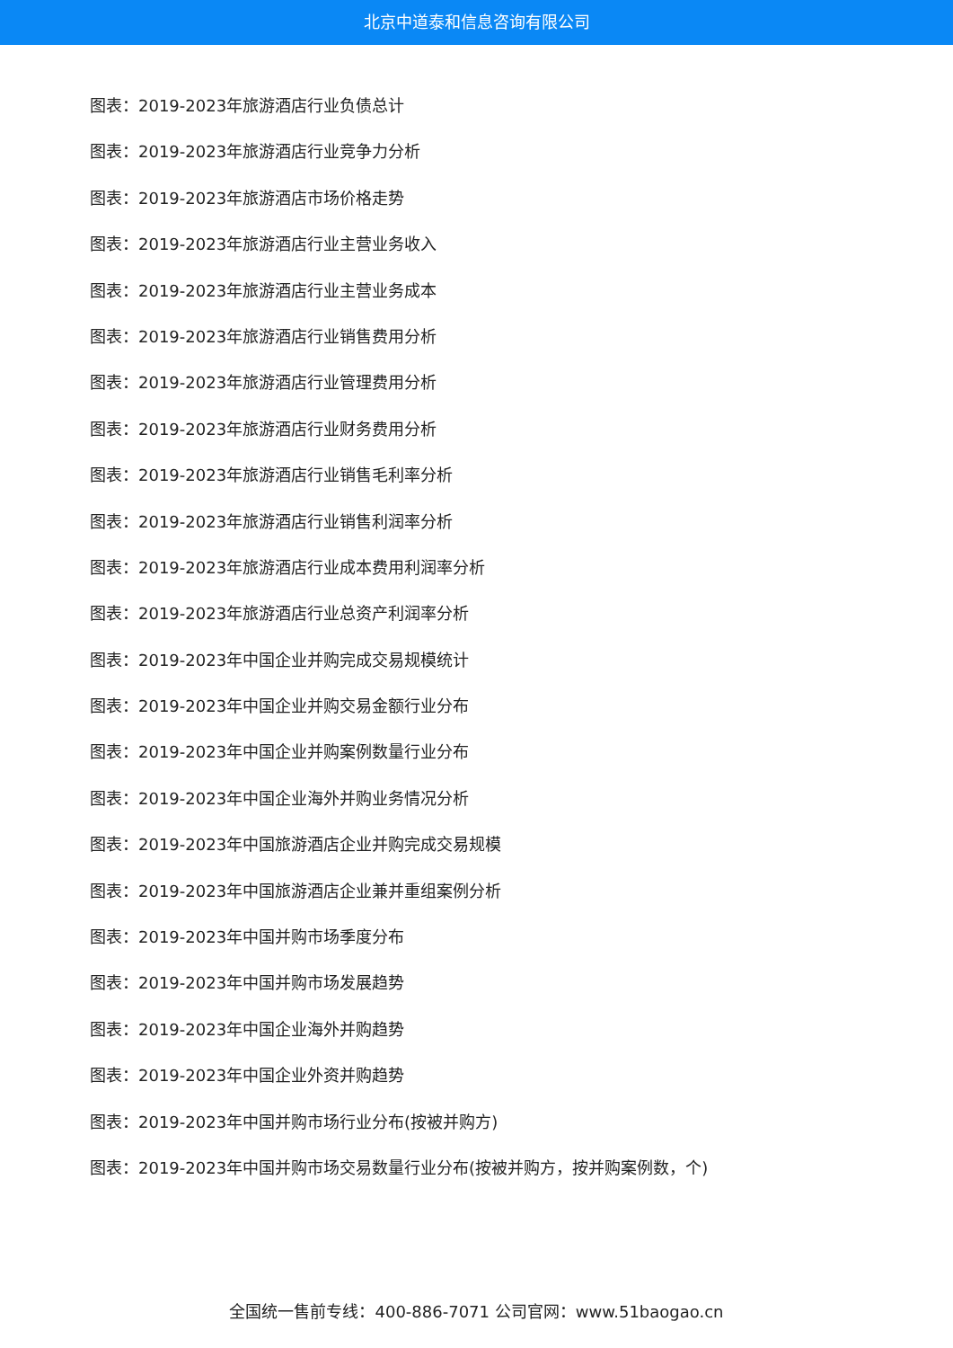北京中道泰和信息咨询有限公司
图表：2019-2023年旅游酒店行业负债总计
图表：2019-2023年旅游酒店行业竞争力分析
图表：2019-2023年旅游酒店市场价格走势
图表：2019-2023年旅游酒店行业主营业务收入
图表：2019-2023年旅游酒店行业主营业务成本
图表：2019-2023年旅游酒店行业销售费用分析
图表：2019-2023年旅游酒店行业管理费用分析
图表：2019-2023年旅游酒店行业财务费用分析
图表：2019-2023年旅游酒店行业销售毛利率分析
图表：2019-2023年旅游酒店行业销售利润率分析
图表：2019-2023年旅游酒店行业成本费用利润率分析
图表：2019-2023年旅游酒店行业总资产利润率分析
图表：2019-2023年中国企业并购完成交易规模统计
图表：2019-2023年中国企业并购交易金额行业分布
图表：2019-2023年中国企业并购案例数量行业分布
图表：2019-2023年中国企业海外并购业务情况分析
图表：2019-2023年中国旅游酒店企业并购完成交易规模
图表：2019-2023年中国旅游酒店企业兼并重组案例分析
图表：2019-2023年中国并购市场季度分布
图表：2019-2023年中国并购市场发展趋势
图表：2019-2023年中国企业海外并购趋势
图表：2019-2023年中国企业外资并购趋势
图表：2019-2023年中国并购市场行业分布(按被并购方)
图表：2019-2023年中国并购市场交易数量行业分布(按被并购方，按并购案例数，个)
全国统一售前专线：400-886-7071 公司官网：www.51baogao.cn